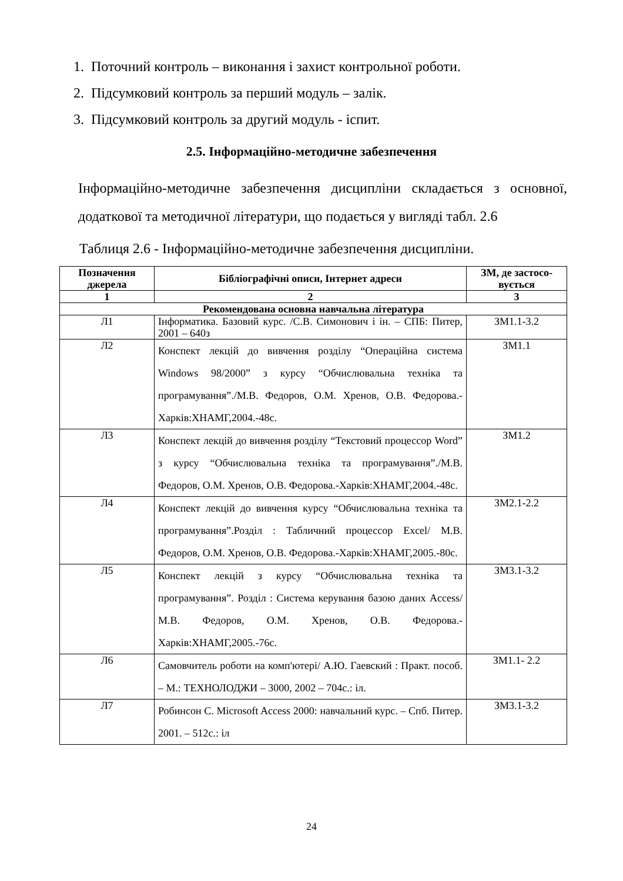1. Поточний контроль – виконання і захист контрольної роботи.
2. Підсумковий контроль за перший модуль – залік.
3. Підсумковий контроль за другий модуль - іспит.
2.5. Інформаційно-методичне забезпечення
Інформаційно-методичне забезпечення дисципліни складається з основної, додаткової та методичної літератури, що подається у вигляді табл. 2.6
Таблиця 2.6 - Інформаційно-методичне забезпечення дисципліни.
| Позначення джерела | Бібліографічні описи, Інтернет адреси | ЗМ, де застосо-вується |
| --- | --- | --- |
| 1 | 2 | 3 |
| Рекомендована основна навчальна література | | |
| Л1 | Інформатика. Базовий курс. /С.В. Симонович і ін. – СПБ: Питер, 2001 – 640з | ЗМ1.1-3.2 |
| Л2 | Конспект лекцій до вивчення розділу “Операційна система Windows 98/2000” з курсу “Обчислювальна техніка та програмування”./М.В. Федоров, О.М. Хренов, О.В. Федорова.-Харків:ХНАМГ,2004.-48с. | ЗМ1.1 |
| Л3 | Конспект лекцій до вивчення розділу “Текстовий процессор Word” з курсу “Обчислювальна техніка та програмування”./М.В. Федоров, О.М. Хренов, О.В. Федорова.-Харків:ХНАМГ,2004.-48с. | ЗМ1.2 |
| Л4 | Конспект лекцій до вивчення курсу “Обчислювальна техніка та програмування”.Розділ : Табличний процессор Excel/ М.В. Федоров, О.М. Хренов, О.В. Федорова.-Харків:ХНАМГ,2005.-80с. | ЗМ2.1-2.2 |
| Л5 | Конспект лекцій з курсу “Обчислювальна техніка та програмування”. Розділ : Система керування базою даних Access/ М.В. Федоров, О.М. Хренов, О.В. Федорова.-Харків:ХНАМГ,2005.-76с. | ЗМ3.1-3.2 |
| Л6 | Самовчитель роботи на комп'ютері/ А.Ю. Гаевский : Практ. пособ. – М.: ТЕХНОЛОДЖИ – 3000, 2002 – 704с.: іл. | ЗМ1.1- 2.2 |
| Л7 | Робинсон С. Microsoft Access 2000: навчальний курс. – Спб. Питер. 2001. – 512с.: іл | ЗМ3.1-3.2 |
24